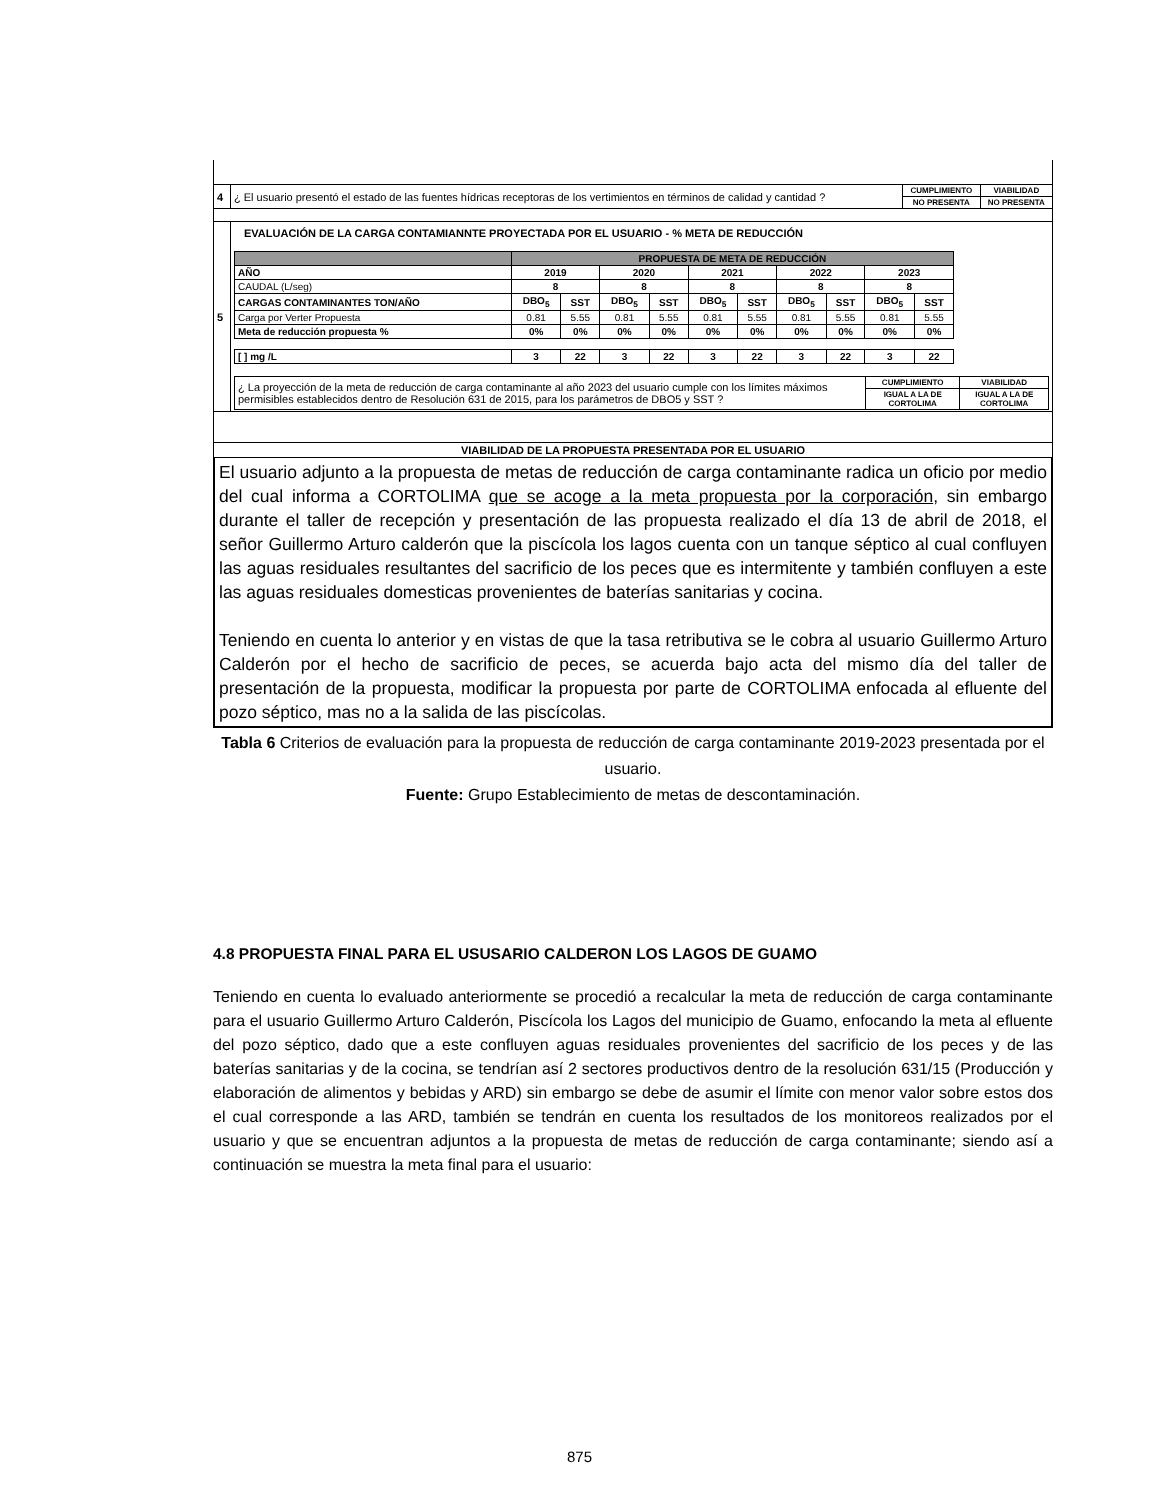| 4 | ¿ El usuario presentó el estado de las fuentes hídricas receptoras de los vertimientos en términos de calidad y cantidad ? | CUMPLIMIENTO | VIABILIDAD |
| | | NO PRESENTA | NO PRESENTA |
| 5 | EVALUACIÓN DE LA CARGA CONTAMIANNTE PROYECTADA POR EL USUARIO - % META DE REDUCCIÓN / / PROPUESTA DE META DE REDUCCIÓN / / / / / / / / / / / --- / --- / --- / --- / --- / --- / --- / --- / --- / --- / --- / / AÑO / 2019 / / 2020 / / 2021 / / 2022 / / 2023 / / / CAUDAL (L/seg) / 8 / / 8 / / 8 / / 8 / / 8 / / / CARGAS CONTAMINANTES TON/AÑO / DBO<sub>5</sub> / SST / DBO<sub>5</sub> / SST / DBO<sub>5</sub> / SST / DBO<sub>5</sub> / SST / DBO<sub>5</sub> / SST / / Carga por Verter Propuesta / 0.81 / 5.55 / 0.81 / 5.55 / 0.81 / 5.55 / 0.81 / 5.55 / 0.81 / 5.55 / / Meta de reducción propuesta % / 0% / 0% / 0% / 0% / 0% / 0% / 0% / 0% / 0% / 0% / / [ ] mg /L / 3 / 22 / 3 / 22 / 3 / 22 / 3 / 22 / 3 / 22 / / ¿ La proyección de la meta de reducción de carga contaminante al año 2023 del usuario cumple con los límites máximos permisibles establecidos dentro de Resolución 631 de 2015, para los parámetros de DBO5 y SST ? / CUMPLIMIENTO / VIABILIDAD / / / IGUAL A LA DE CORTOLIMA / IGUAL A LA DE CORTOLIMA / | | |
| VIABILIDAD DE LA PROPUESTA PRESENTADA POR EL USUARIO | | | |
El usuario adjunto a la propuesta de metas de reducción de carga contaminante radica un oficio por medio del cual informa a CORTOLIMA que se acoge a la meta propuesta por la corporación, sin embargo durante el taller de recepción y presentación de las propuesta realizado el día 13 de abril de 2018, el señor Guillermo Arturo calderón que la piscícola los lagos cuenta con un tanque séptico al cual confluyen las aguas residuales resultantes del sacrificio de los peces que es intermitente y también confluyen a este las aguas residuales domesticas provenientes de baterías sanitarias y cocina.
Teniendo en cuenta lo anterior y en vistas de que la tasa retributiva se le cobra al usuario Guillermo Arturo Calderón por el hecho de sacrificio de peces, se acuerda bajo acta del mismo día del taller de presentación de la propuesta, modificar la propuesta por parte de CORTOLIMA enfocada al efluente del pozo séptico, mas no a la salida de las piscícolas.
Tabla 6 Criterios de evaluación para la propuesta de reducción de carga contaminante 2019-2023 presentada por el usuario.
Fuente: Grupo Establecimiento de metas de descontaminación.
4.8 PROPUESTA FINAL PARA EL USUSARIO CALDERON LOS LAGOS DE GUAMO
Teniendo en cuenta lo evaluado anteriormente se procedió a recalcular la meta de reducción de carga contaminante para el usuario Guillermo Arturo Calderón, Piscícola los Lagos del municipio de Guamo, enfocando la meta al efluente del pozo séptico, dado que a este confluyen aguas residuales provenientes del sacrificio de los peces y de las baterías sanitarias y de la cocina, se tendrían así 2 sectores productivos dentro de la resolución 631/15 (Producción y elaboración de alimentos y bebidas y ARD) sin embargo se debe de asumir el límite con menor valor sobre estos dos el cual corresponde a las ARD, también se tendrán en cuenta los resultados de los monitoreos realizados por el usuario y que se encuentran adjuntos a la propuesta de metas de reducción de carga contaminante; siendo así a continuación se muestra la meta final para el usuario:
875